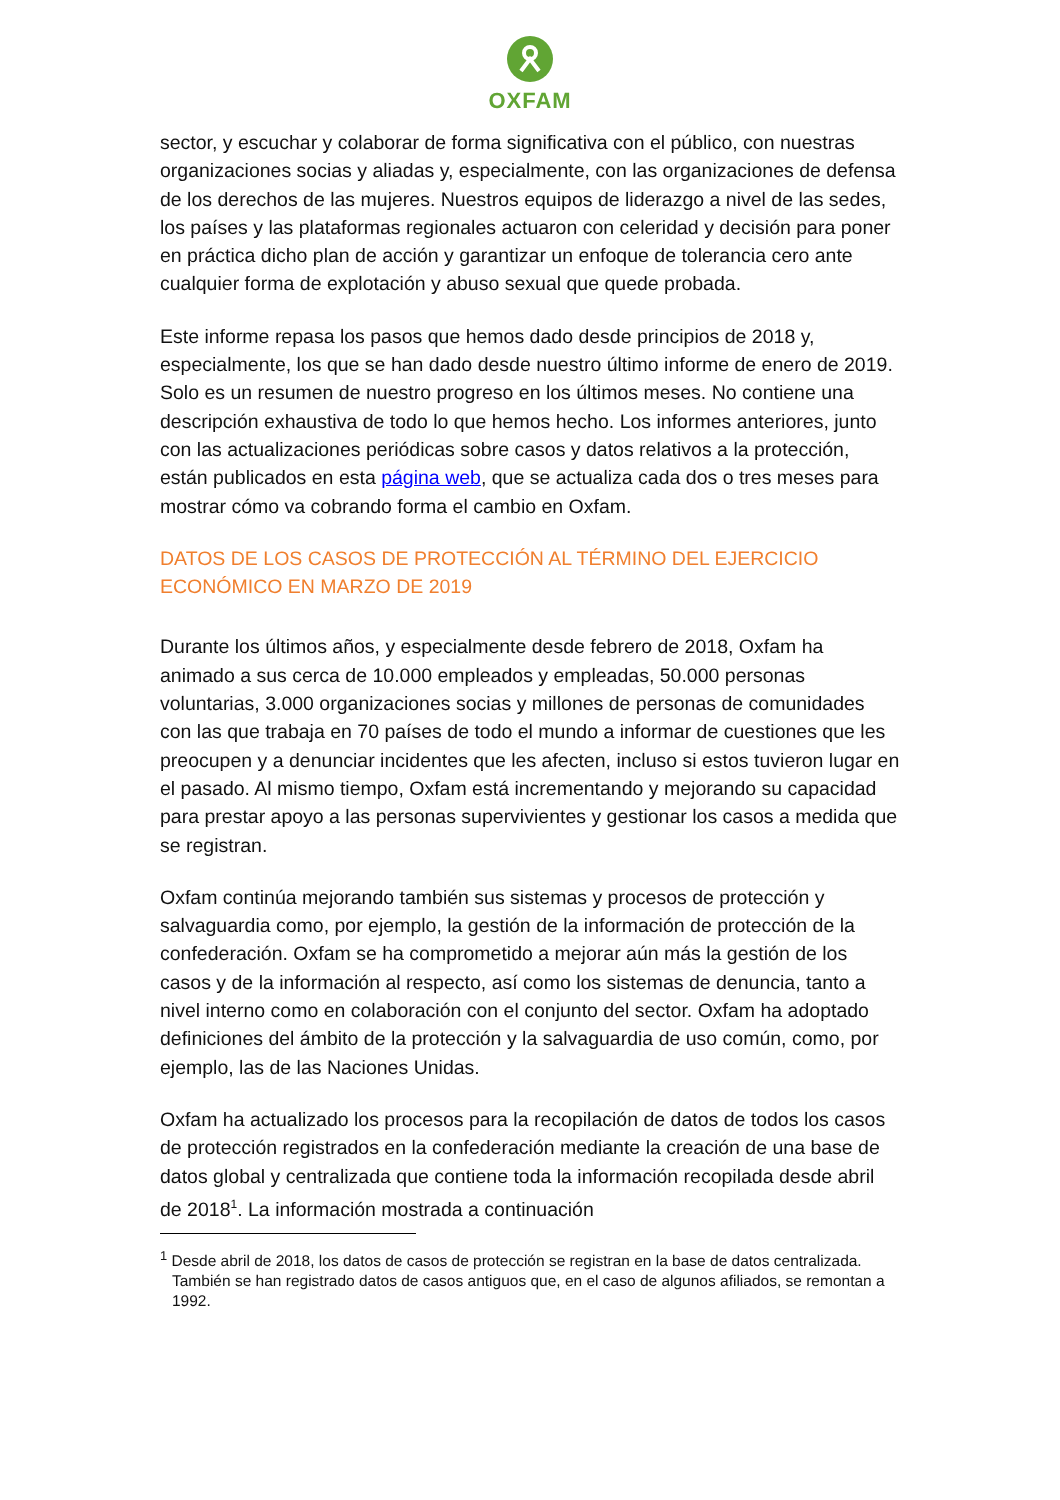OXFAM
sector, y escuchar y colaborar de forma significativa con el público, con nuestras organizaciones socias y aliadas y, especialmente, con las organizaciones de defensa de los derechos de las mujeres. Nuestros equipos de liderazgo a nivel de las sedes, los países y las plataformas regionales actuaron con celeridad y decisión para poner en práctica dicho plan de acción y garantizar un enfoque de tolerancia cero ante cualquier forma de explotación y abuso sexual que quede probada.
Este informe repasa los pasos que hemos dado desde principios de 2018 y, especialmente, los que se han dado desde nuestro último informe de enero de 2019. Solo es un resumen de nuestro progreso en los últimos meses. No contiene una descripción exhaustiva de todo lo que hemos hecho. Los informes anteriores, junto con las actualizaciones periódicas sobre casos y datos relativos a la protección, están publicados en esta página web, que se actualiza cada dos o tres meses para mostrar cómo va cobrando forma el cambio en Oxfam.
DATOS DE LOS CASOS DE PROTECCIÓN AL TÉRMINO DEL EJERCICIO ECONÓMICO EN MARZO DE 2019
Durante los últimos años, y especialmente desde febrero de 2018, Oxfam ha animado a sus cerca de 10.000 empleados y empleadas, 50.000 personas voluntarias, 3.000 organizaciones socias y millones de personas de comunidades con las que trabaja en 70 países de todo el mundo a informar de cuestiones que les preocupen y a denunciar incidentes que les afecten, incluso si estos tuvieron lugar en el pasado. Al mismo tiempo, Oxfam está incrementando y mejorando su capacidad para prestar apoyo a las personas supervivientes y gestionar los casos a medida que se registran.
Oxfam continúa mejorando también sus sistemas y procesos de protección y salvaguardia como, por ejemplo, la gestión de la información de protección de la confederación. Oxfam se ha comprometido a mejorar aún más la gestión de los casos y de la información al respecto, así como los sistemas de denuncia, tanto a nivel interno como en colaboración con el conjunto del sector. Oxfam ha adoptado definiciones del ámbito de la protección y la salvaguardia de uso común, como, por ejemplo, las de las Naciones Unidas.
Oxfam ha actualizado los procesos para la recopilación de datos de todos los casos de protección registrados en la confederación mediante la creación de una base de datos global y centralizada que contiene toda la información recopilada desde abril de 2018<sup>1</sup>. La información mostrada a continuación
<sup>1</sup> Desde abril de 2018, los datos de casos de protección se registran en la base de datos centralizada. También se han registrado datos de casos antiguos que, en el caso de algunos afiliados, se remontan a 1992.